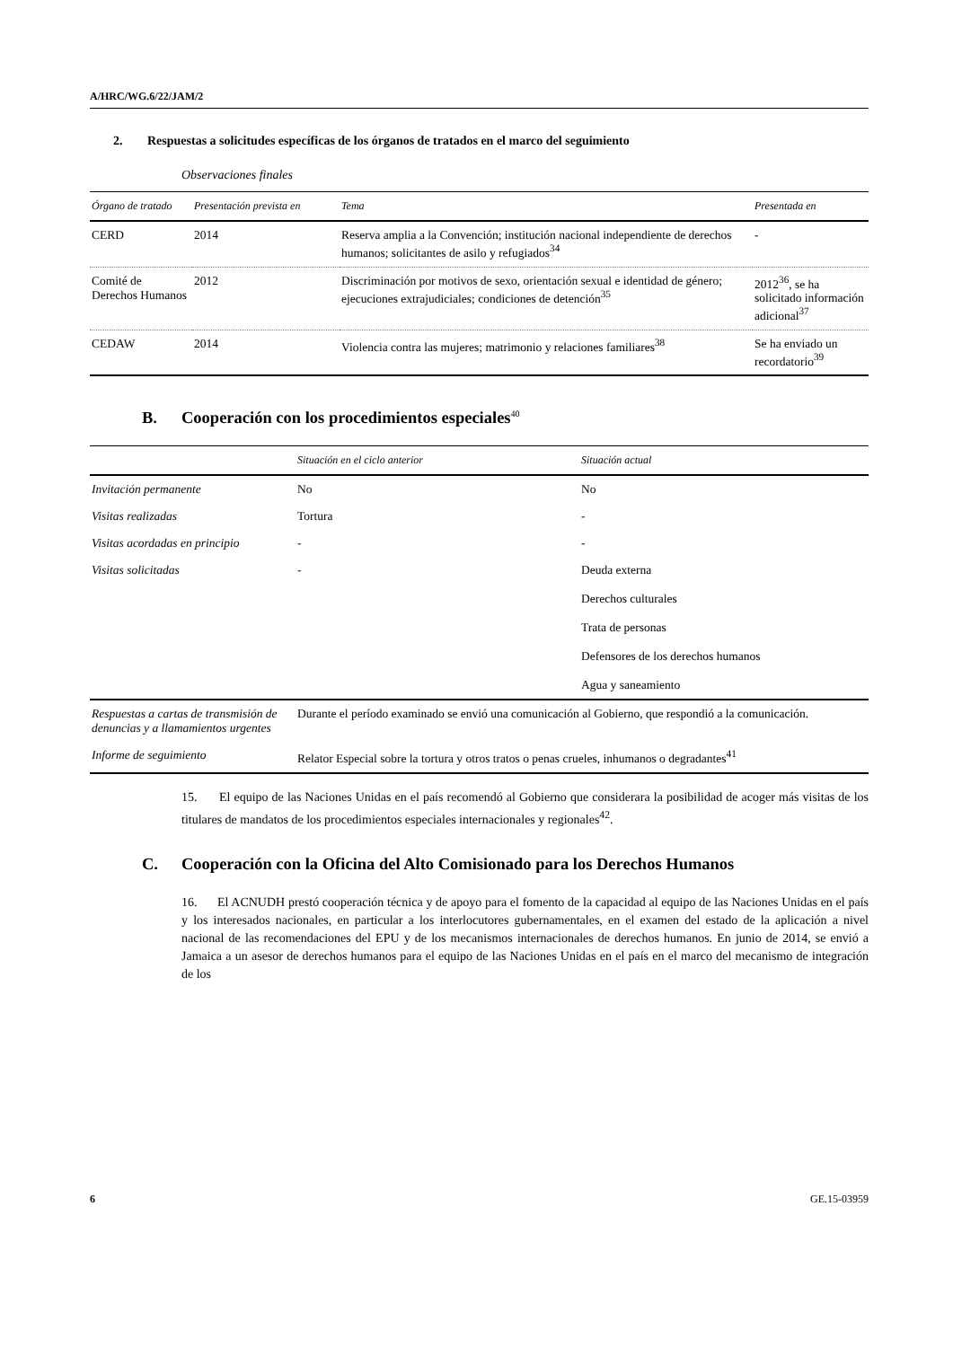A/HRC/WG.6/22/JAM/2
2. Respuestas a solicitudes específicas de los órganos de tratados en el marco del seguimiento
Observaciones finales
| Órgano de tratado | Presentación prevista en | Tema | Presentada en |
| --- | --- | --- | --- |
| CERD | 2014 | Reserva amplia a la Convención; institución nacional independiente de derechos humanos; solicitantes de asilo y refugiados<sup>34</sup> | - |
| Comité de Derechos Humanos | 2012 | Discriminación por motivos de sexo, orientación sexual e identidad de género; ejecuciones extrajudiciales; condiciones de detención<sup>35</sup> | 2012<sup>36</sup>, se ha solicitado información adicional<sup>37</sup> |
| CEDAW | 2014 | Violencia contra las mujeres; matrimonio y relaciones familiares<sup>38</sup> | Se ha enviado un recordatorio<sup>39</sup> |
B. Cooperación con los procedimientos especiales<sup>40</sup>
| | Situación en el ciclo anterior | Situación actual |
| --- | --- | --- |
| Invitación permanente | No | No |
| Visitas realizadas | Tortura | - |
| Visitas acordadas en principio | - | - |
| Visitas solicitadas | - | Deuda externa Derechos culturales Trata de personas Defensores de los derechos humanos Agua y saneamiento |
| Respuestas a cartas de transmisión de denuncias y a llamamientos urgentes | Durante el período examinado se envió una comunicación al Gobierno, que respondió a la comunicación. | |
| Informe de seguimiento | Relator Especial sobre la tortura y otros tratos o penas crueles, inhumanos o degradantes<sup>41</sup> | |
15. El equipo de las Naciones Unidas en el país recomendó al Gobierno que considerara la posibilidad de acoger más visitas de los titulares de mandatos de los procedimientos especiales internacionales y regionales<sup>42</sup>.
C. Cooperación con la Oficina del Alto Comisionado para los Derechos Humanos
16. El ACNUDH prestó cooperación técnica y de apoyo para el fomento de la capacidad al equipo de las Naciones Unidas en el país y los interesados nacionales, en particular a los interlocutores gubernamentales, en el examen del estado de la aplicación a nivel nacional de las recomendaciones del EPU y de los mecanismos internacionales de derechos humanos. En junio de 2014, se envió a Jamaica a un asesor de derechos humanos para el equipo de las Naciones Unidas en el país en el marco del mecanismo de integración de los
6 GE.15-03959